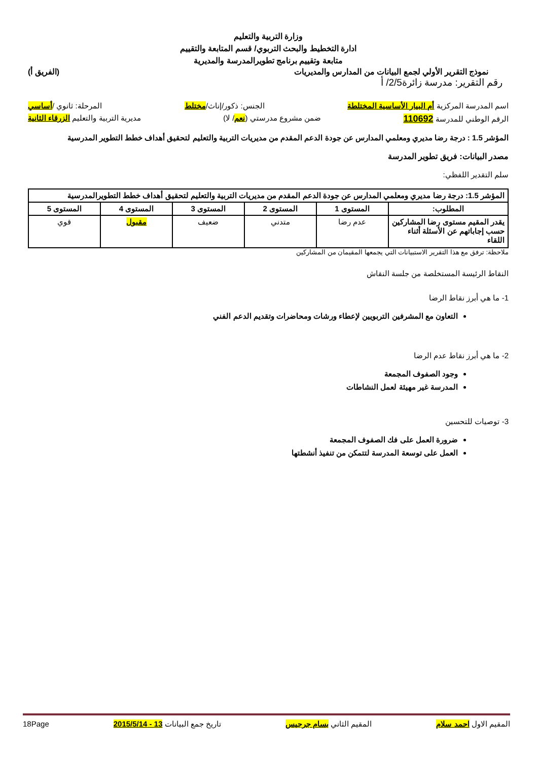وزارة التربية والتعليم
ادارة التخطيط والبحث التربوي/ قسم المتابعة والتقييم
متابعة وتقييم برنامج تطويرالمدرسة والمديرية
نموذج التقرير الأولي لجمع البيانات من المدارس والمديريات (الفريق أ)
رقم التقرير: مدرسة زائرة2/5/ أ
اسم المدرسة المركزية أم البيار الأساسية المختلطة الجنس: ذكور/إناث/مختلط المرحلة: ثانوي /أساسي
الرقم الوطني للمدرسة 110692 ضمن مشروع مدرستي (نعم/ لا) مديرية التربية والتعليم الزرقاء الثانية
المؤشر 1.5 : درجة رضا مديري ومعلمي المدارس عن جودة الدعم المقدم من مديريات التربية والتعليم لتحقيق أهداف خطط التطوير المدرسية
مصدر البيانات: فريق تطوير المدرسة
سلم التقدير اللفظي:
| المؤشر 1.5: درجة رضا مديري ومعلمي المدارس عن جودة الدعم المقدم من مديريات التربية والتعليم لتحقيق أهداف خطط التطويرالمدرسية | | | | | |
| --- | --- | --- | --- | --- | --- |
| المطلوب: | المستوى 1 | المستوى 2 | المستوى 3 | المستوى 4 | المستوى 5 |
| يقدر المقيم مستوى رضا المشاركين حسب إجاباتهم عن الأسئلة أثناء اللقاء | عدم رضا | متدني | ضعيف | مقبول | قوي |
ملاحظة: ترفق مع هذا التقرير الاستبيانات التي يجمعها المقيمان من المشاركين
النقاط الرئيسة المستخلصة من جلسة النقاش
1- ما هي أبرز نقاط الرضا
التعاون مع المشرفين التربويين لإعطاء ورشات ومحاضرات وتقديم الدعم الفني
2- ما هي أبرز نقاط عدم الرضا
وجود الصفوف المجمعة
المدرسة غير مهيئة لعمل النشاطات
3- توصيات للتحسين
ضرورة العمل على فك الصفوف المجمعة
العمل على توسعة المدرسة لتتمكن من تنفيذ أنشطتها
المقيم الاول احمد سلام المقيم الثاني بسام جرجيس تاريخ جمع البيانات 13 - 2015/5/14 18Page